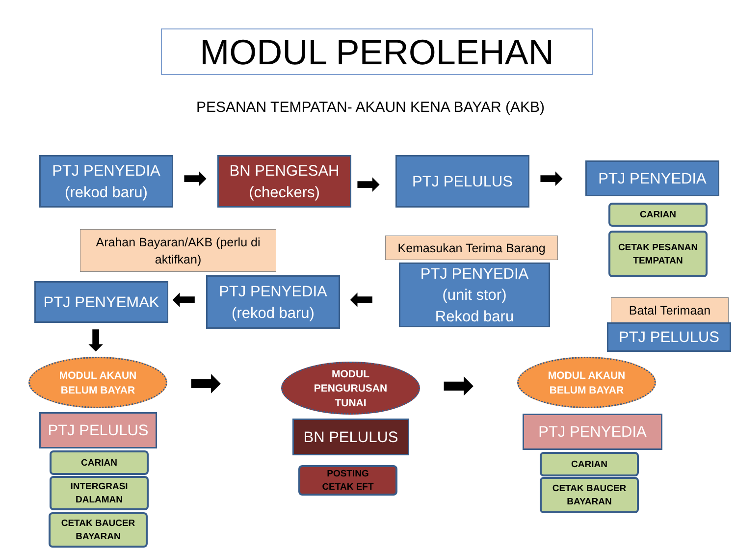MODUL PEROLEHAN
PESANAN TEMPATAN- AKAUN KENA BAYAR (AKB)
PTJ PENYEDIA
(rekod baru)
➡
BN PENGESAH
(checkers)
➡
PTJ PELULUS ➡ PTJ PENYEDIA
CARIAN
CETAK PESANAN
TEMPATAN
Arahan Bayaran/AKB (perlu di aktifkan)
Kemasukan Terima Barang
PTJ PENYEMAK ⬅
PTJ PENYEDIA
(rekod baru)
⬅
PTJ PENYEDIA
(unit stor)
Rekod baru
Batal Terimaan
PTJ PELULUS
⬇
MODUL AKAUN
BELUM BAYAR
➡
MODUL
PENGURUSAN
TUNAI
➡
MODUL AKAUN
BELUM BAYAR
PTJ PELULUS BN PELULUS PTJ PENYEDIA
CARIAN
INTERGRASI
DALAMAN
CETAK BAUCER
BAYARAN
POSTING
CETAK EFT
CARIAN
CETAK BAUCER
BAYARAN